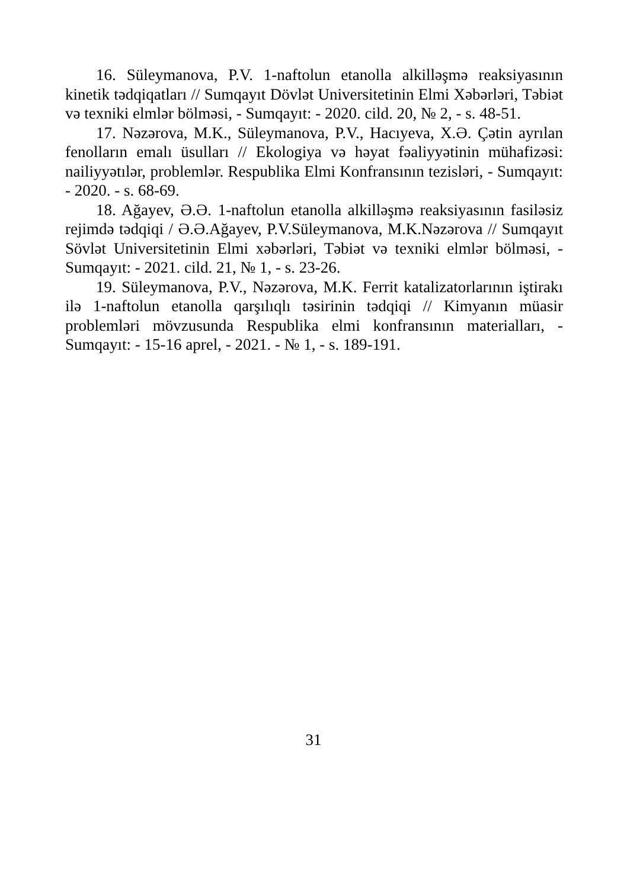16. Süleymanova, P.V. 1-naftolun etanolla alkilləşmə reaksiyasının kinetik tədqiqatları // Sumqayıt Dövlət Universitetinin Elmi Xəbərləri, Təbiət və texniki elmlər bölməsi, - Sumqayıt: - 2020. cild. 20, № 2, - s. 48-51.
17. Nəzərova, M.K., Süleymanova, P.V., Hacıyeva, X.Ə. Çətin ayrılan fenolların emalı üsulları // Ekologiya və həyat fəaliyyətinin mühafizəsi: nailiyyətılər, problemlər. Respublika Elmi Konfransının tezisləri, - Sumqayıt: - 2020. - s. 68-69.
18. Ağayev, Ə.Ə. 1-naftolun etanolla alkilləşmə reaksiyasının fasiləsiz rejimdə tədqiqi / Ə.Ə.Ağayev, P.V.Süleymanova, M.K.Nəzərova // Sumqayıt Sövlət Universitetinin Elmi xəbərləri, Təbiət və texniki elmlər bölməsi, - Sumqayıt: - 2021. cild. 21, № 1, - s. 23-26.
19. Süleymanova, P.V., Nəzərova, M.K. Ferrit katalizatorlarının iştirakı ilə 1-naftolun etanolla qarşılıqlı təsirinin tədqiqi // Kimyanın müasir problemləri mövzusunda Respublika elmi konfransının materialları, - Sumqayıt: - 15-16 aprel, - 2021. - № 1, - s. 189-191.
31